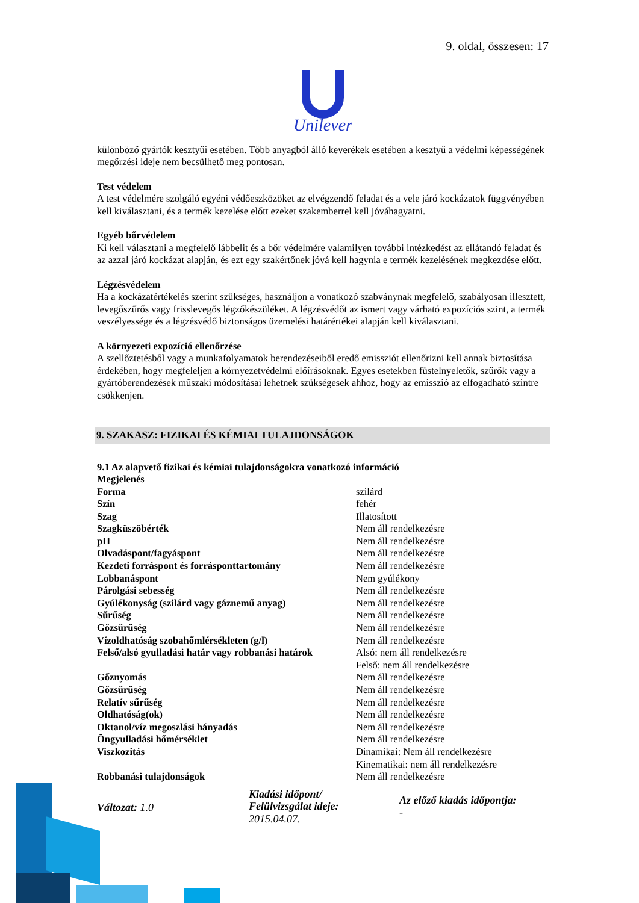9. oldal, összesen: 17
Unilever
különböző gyártók kesztyűi esetében. Több anyagból álló keverékek esetében a kesztyű a védelmi képességének megőrzési ideje nem becsülhető meg pontosan.
Test védelem
A test védelmére szolgáló egyéni védőeszközöket az elvégzendő feladat és a vele járó kockázatok függvényében kell kiválasztani, és a termék kezelése előtt ezeket szakemberrel kell jóváhagyatni.
Egyéb bőrvédelem
Ki kell választani a megfelelő lábbelit és a bőr védelmére valamilyen további intézkedést az ellátandó feladat és az azzal járó kockázat alapján, és ezt egy szakértőnek jóvá kell hagynia e termék kezelésének megkezdése előtt.
Légzésvédelem
Ha a kockázatértékelés szerint szükséges, használjon a vonatkozó szabványnak megfelelő, szabályosan illesztett, levegőszűrős vagy frisslevegős légzőkészüléket. A légzésvédőt az ismert vagy várható expozíciós szint, a termék veszélyessége és a légzésvédő biztonságos üzemelési határértékei alapján kell kiválasztani.
A környezeti expozíció ellenőrzése
A szellőztetésből vagy a munkafolyamatok berendezéseiből eredő emissziót ellenőrizni kell annak biztosítása érdekében, hogy megfeleljen a környezetvédelmi előírásoknak. Egyes esetekben füstelnyeletők, szűrők vagy a gyártóberendezések műszaki módosításai lehetnek szükségesek ahhoz, hogy az emisszió az elfogadható szintre csökkenjen.
9. SZAKASZ: FIZIKAI ÉS KÉMIAI TULAJDONSÁGOK
9.1 Az alapvető fizikai és kémiai tulajdonságokra vonatkozó információ
Megjelenés
| Forma | szilárd |
| Szín | fehér |
| Szag | Illatosított |
| Szagküszöbérték | Nem áll rendelkezésre |
| pH | Nem áll rendelkezésre |
| Olvadáspont/fagyáspont | Nem áll rendelkezésre |
| Kezdeti forráspont és forrásponttartomány | Nem áll rendelkezésre |
| Lobbanáspont | Nem gyúlékony |
| Párolgási sebesség | Nem áll rendelkezésre |
| Gyúlékonyság (szilárd vagy gáznemű anyag) | Nem áll rendelkezésre |
| Sűrűség | Nem áll rendelkezésre |
| Gőzsűrűség | Nem áll rendelkezésre |
| Vízoldhatóság szobahőmlérsékleten (g/l) | Nem áll rendelkezésre |
| Felső/alsó gyulladási határ vagy robbanási határok | Alsó: nem áll rendelkezésre Felső: nem áll rendelkezésre |
| Gőznyomás | Nem áll rendelkezésre |
| Gőzsűrűség | Nem áll rendelkezésre |
| Relatív sűrűség | Nem áll rendelkezésre |
| Oldhatóság(ok) | Nem áll rendelkezésre |
| Oktanol/víz megoszlási hányadás | Nem áll rendelkezésre |
| Öngyulladási hőmérséklet | Nem áll rendelkezésre |
| Viszkozitás | Dinamikai: Nem áll rendelkezésre Kinematikai: nem áll rendelkezésre |
| Robbanási tulajdonságok | Nem áll rendelkezésre |
Változat: 1.0
Kiadási időpont/
Felülvizsgálat ideje:
2015.04.07.
Az előző kiadás időpontja:
-